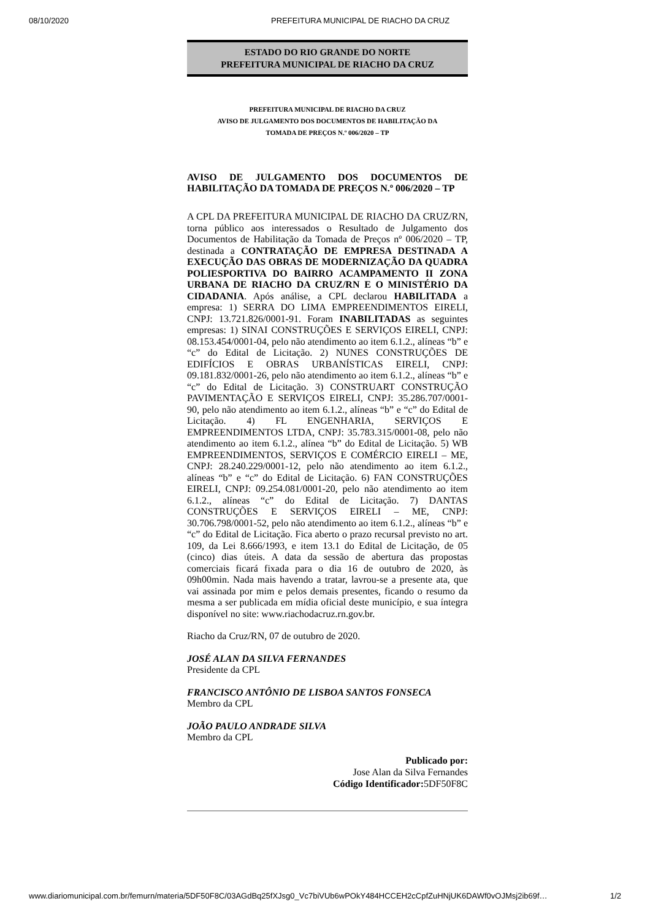08/10/2020 PREFEITURA MUNICIPAL DE RIACHO DA CRUZ
ESTADO DO RIO GRANDE DO NORTE
PREFEITURA MUNICIPAL DE RIACHO DA CRUZ
PREFEITURA MUNICIPAL DE RIACHO DA CRUZ
AVISO DE JULGAMENTO DOS DOCUMENTOS DE HABILITAÇÃO DA
TOMADA DE PREÇOS N.º 006/2020 – TP
AVISO DE JULGAMENTO DOS DOCUMENTOS DE HABILITAÇÃO DA TOMADA DE PREÇOS N.º 006/2020 – TP
A CPL DA PREFEITURA MUNICIPAL DE RIACHO DA CRUZ/RN, torna público aos interessados o Resultado de Julgamento dos Documentos de Habilitação da Tomada de Preços nº 006/2020 – TP, destinada a CONTRATAÇÃO DE EMPRESA DESTINADA A EXECUÇÃO DAS OBRAS DE MODERNIZAÇÃO DA QUADRA POLIESPORTIVA DO BAIRRO ACAMPAMENTO II ZONA URBANA DE RIACHO DA CRUZ/RN E O MINISTÉRIO DA CIDADANIA. Após análise, a CPL declarou HABILITADA a empresa: 1) SERRA DO LIMA EMPREENDIMENTOS EIRELI, CNPJ: 13.721.826/0001-91. Foram INABILITADAS as seguintes empresas: 1) SINAI CONSTRUÇÕES E SERVIÇOS EIRELI, CNPJ: 08.153.454/0001-04, pelo não atendimento ao item 6.1.2., alíneas “b” e “c” do Edital de Licitação. 2) NUNES CONSTRUÇÕES DE EDIFÍCIOS E OBRAS URBANÍSTICAS EIRELI, CNPJ: 09.181.832/0001-26, pelo não atendimento ao item 6.1.2., alíneas “b” e “c” do Edital de Licitação. 3) CONSTRUART CONSTRUÇÃO PAVIMENTAÇÃO E SERVIÇOS EIRELI, CNPJ: 35.286.707/0001-90, pelo não atendimento ao item 6.1.2., alíneas “b” e “c” do Edital de Licitação. 4) FL ENGENHARIA, SERVIÇOS E EMPREENDIMENTOS LTDA, CNPJ: 35.783.315/0001-08, pelo não atendimento ao item 6.1.2., alínea “b” do Edital de Licitação. 5) WB EMPREENDIMENTOS, SERVIÇOS E COMÉRCIO EIRELI – ME, CNPJ: 28.240.229/0001-12, pelo não atendimento ao item 6.1.2., alíneas “b” e “c” do Edital de Licitação. 6) FAN CONSTRUÇÕES EIRELI, CNPJ: 09.254.081/0001-20, pelo não atendimento ao item 6.1.2., alíneas “c” do Edital de Licitação. 7) DANTAS CONSTRUÇÕES E SERVIÇOS EIRELI – ME, CNPJ: 30.706.798/0001-52, pelo não atendimento ao item 6.1.2., alíneas “b” e “c” do Edital de Licitação. Fica aberto o prazo recursal previsto no art. 109, da Lei 8.666/1993, e item 13.1 do Edital de Licitação, de 05 (cinco) dias úteis. A data da sessão de abertura das propostas comerciais ficará fixada para o dia 16 de outubro de 2020, às 09h00min. Nada mais havendo a tratar, lavrou-se a presente ata, que vai assinada por mim e pelos demais presentes, ficando o resumo da mesma a ser publicada em mídia oficial deste município, e sua íntegra disponível no site: www.riachodacruz.rn.gov.br.
Riacho da Cruz/RN, 07 de outubro de 2020.
JOSÉ ALAN DA SILVA FERNANDES
Presidente da CPL
FRANCISCO ANTÔNIO DE LISBOA SANTOS FONSECA
Membro da CPL
JOÃO PAULO ANDRADE SILVA
Membro da CPL
Publicado por:
Jose Alan da Silva Fernandes
Código Identificador: 5DF50F8C
www.diariomunicipal.com.br/femurn/materia/5DF50F8C/03AGdBq25fXJsg0_Vc7biVUb6wPOkY484HCCEH2cCpfZuHNjUK6DAWf0vOJMsj2ib69f… 1/2